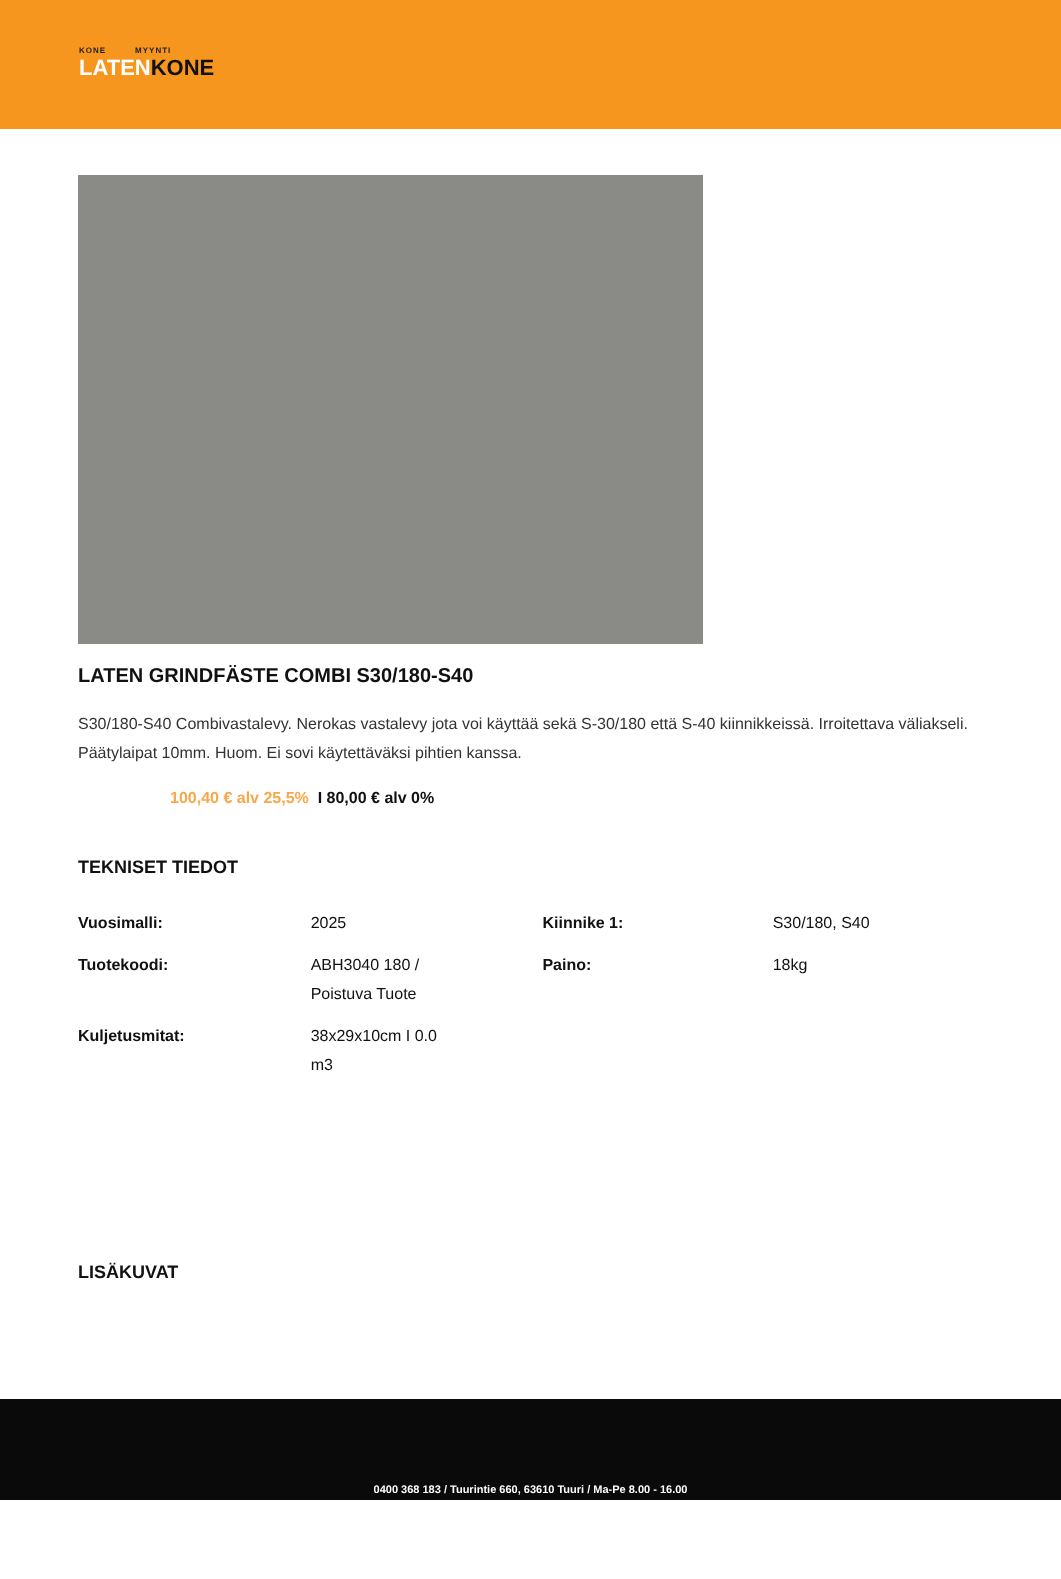KONE MYYNTI
LATENKONE
LATEN GRINDFÄSTE COMBI S30/180-S40
S30/180-S40 Combivastalevy. Nerokas vastalevy jota voi käyttää sekä S-30/180 että S-40 kiinnikkeissä. Irroitettava väliakseli. Päätylaipat 10mm. Huom. Ei sovi käytettäväksi pihtien kanssa.
100,40 € alv 25,5% I 80,00 € alv 0%
TEKNISET TIEDOT
| Vuosimalli: | 2025 | Kiinnike 1: | S30/180, S40 |
| Tuotekoodi: | ABH3040 180 / Poistuva Tuote | Paino: | 18kg |
| Kuljetusmitat: | 38x29x10cm I 0.0 m3 | | |
LISÄKUVAT
0400 368 183 / Tuurintie 660, 63610 Tuuri / Ma-Pe 8.00 - 16.00